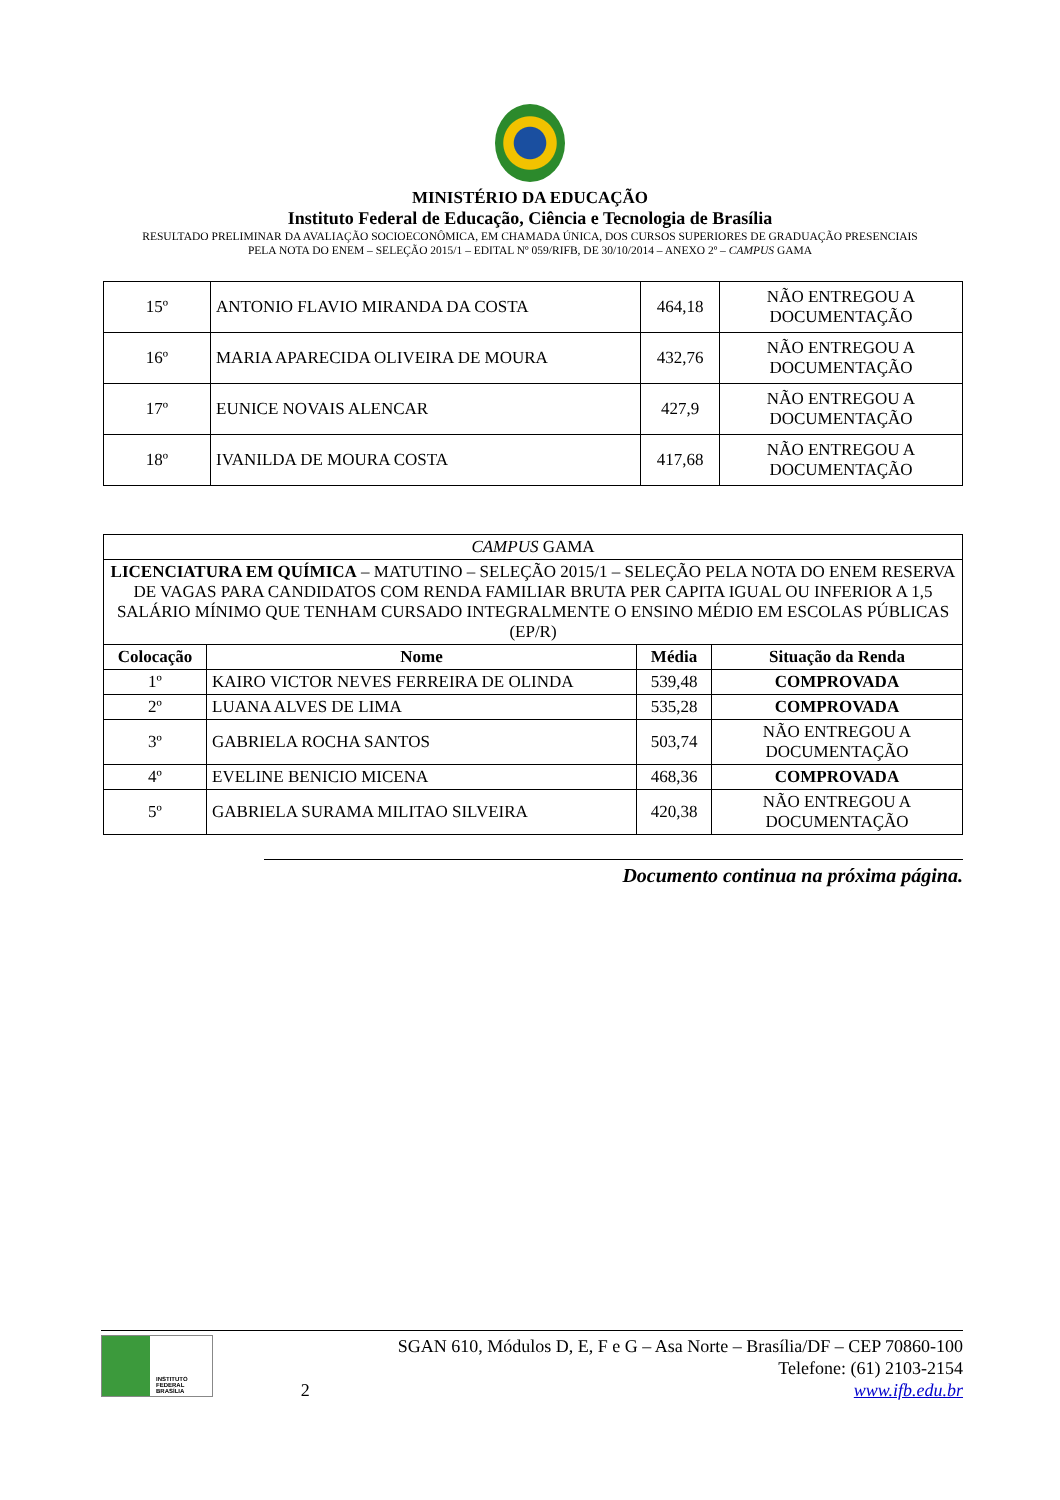MINISTÉRIO DA EDUCAÇÃO
Instituto Federal de Educação, Ciência e Tecnologia de Brasília
RESULTADO PRELIMINAR DA AVALIAÇÃO SOCIOECONÔMICA, EM CHAMADA ÚNICA, DOS CURSOS SUPERIORES DE GRADUAÇÃO PRESENCIAIS
PELA NOTA DO ENEM – SELEÇÃO 2015/1 – EDITAL Nº 059/RIFB, DE 30/10/2014 – ANEXO 2º – CAMPUS GAMA
| 15º | ANTONIO FLAVIO MIRANDA DA COSTA | 464,18 | NÃO ENTREGOU A DOCUMENTAÇÃO |
| 16º | MARIA APARECIDA OLIVEIRA DE MOURA | 432,76 | NÃO ENTREGOU A DOCUMENTAÇÃO |
| 17º | EUNICE NOVAIS ALENCAR | 427,9 | NÃO ENTREGOU A DOCUMENTAÇÃO |
| 18º | IVANILDA DE MOURA COSTA | 417,68 | NÃO ENTREGOU A DOCUMENTAÇÃO |
| CAMPUS GAMA | | | |
| LICENCIATURA EM QUÍMICA – MATUTINO – SELEÇÃO 2015/1 – SELEÇÃO PELA NOTA DO ENEM RESERVA DE VAGAS PARA CANDIDATOS COM RENDA FAMILIAR BRUTA PER CAPITA IGUAL OU INFERIOR A 1,5 SALÁRIO MÍNIMO QUE TENHAM CURSADO INTEGRALMENTE O ENSINO MÉDIO EM ESCOLAS PÚBLICAS (EP/R) | | | |
| Colocação | Nome | Média | Situação da Renda |
| 1º | KAIRO VICTOR NEVES FERREIRA DE OLINDA | 539,48 | COMPROVADA |
| 2º | LUANA ALVES DE LIMA | 535,28 | COMPROVADA |
| 3º | GABRIELA ROCHA SANTOS | 503,74 | NÃO ENTREGOU A DOCUMENTAÇÃO |
| 4º | EVELINE BENICIO MICENA | 468,36 | COMPROVADA |
| 5º | GABRIELA SURAMA MILITAO SILVEIRA | 420,38 | NÃO ENTREGOU A DOCUMENTAÇÃO |
Documento continua na próxima página.
INSTITUTO FEDERAL
BRASÍLIA
2
SGAN 610, Módulos D, E, F e G – Asa Norte – Brasília/DF – CEP 70860-100
Telefone: (61) 2103-2154
www.ifb.edu.br